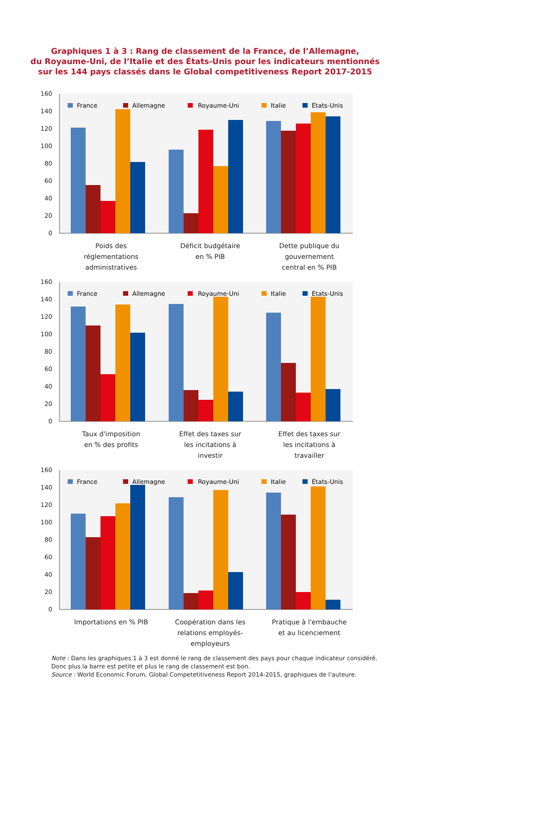Graphiques 1 à 3 : Rang de classement de la France, de l’Allemagne,
du Royaume-Uni, de l’Italie et des États-Unis pour les indicateurs mentionnés
sur les 144 pays classés dans le Global competitiveness Report 2017-2015
0
20
40
60
80
100
120
140
160
France
Allemagne
Royaume-Uni
Italie
États-Unis
Poids des
réglementations
administratives
Déficit budgétaire
en % PIB
Dette publique du
gouvernement
central en % PIB
0
20
40
60
80
100
120
140
160
France
Allemagne
Royaume-Uni
Italie
États-Unis
Taux d'imposition
en % des profits
Effet des taxes sur
les incitations à
investir
Effet des taxes sur
les incitations à
travailler
0
20
40
60
80
100
120
140
160
France
Allemagne
Royaume-Uni
Italie
États-Unis
Importations en % PIB Coopération dans les
relations employés-
employeurs
Pratique à l'embauche
et au licenciement
Note : Dans les graphiques 1 à 3 est donné le rang de classement des pays pour chaque indicateur considéré. Donc plus la barre est petite et plus le rang de classement est bon.
Source : World Economic Forum, Global Competetitiveness Report 2014-2015, graphiques de l’auteure.